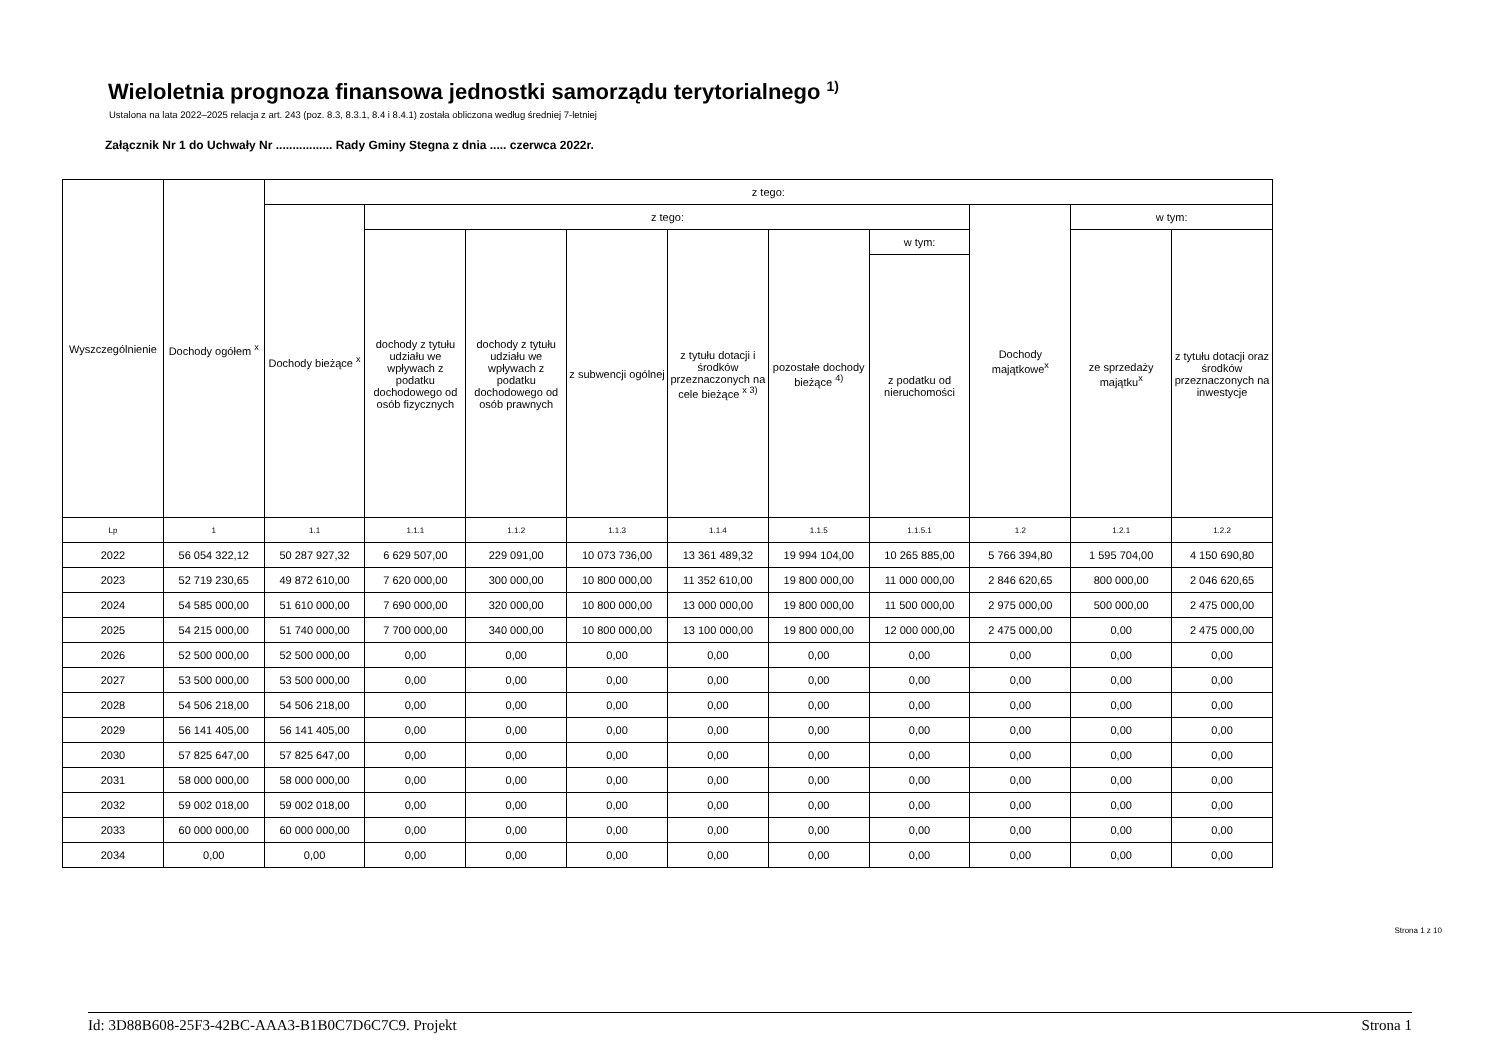Wieloletnia prognoza finansowa jednostki samorządu terytorialnego <sup>1)</sup>
Ustalona na lata 2022–2025 relacja z art. 243 (poz. 8.3, 8.3.1, 8.4 i 8.4.1) została obliczona według średniej 7-letniej
Załącznik Nr 1 do Uchwały Nr ................. Rady Gminy Stegna z dnia ..... czerwca 2022r.
| Wyszczególnienie | Dochody ogółem <sup>x</sup> | z tego: | | | | | | | | | |
| --- | --- | --- | --- | --- | --- | --- | --- | --- | --- | --- | --- |
| | | Dochody bieżące <sup>x</sup> | z tego: | | | | | | Dochody majątkowe<sup>x</sup> | w tym: | |
| | | | dochody z tytułu udziału we wpływach z podatku dochodowego od osób fizycznych | dochody z tytułu udziału we wpływach z podatku dochodowego od osób prawnych | z subwencji ogólnej | z tytułu dotacji i środków przeznaczonych na cele bieżące <sup>x 3)</sup> | pozostałe dochody bieżące <sup>4)</sup> | w tym: | | ze sprzedaży majątku<sup>x</sup> | z tytułu dotacji oraz środków przeznaczonych na inwestycje |
| | | | | | | | | z podatku od nieruchomości | | | |
| Lp | 1 | 1.1 | 1.1.1 | 1.1.2 | 1.1.3 | 1.1.4 | 1.1.5 | 1.1.5.1 | 1.2 | 1.2.1 | 1.2.2 |
| 2022 | 56 054 322,12 | 50 287 927,32 | 6 629 507,00 | 229 091,00 | 10 073 736,00 | 13 361 489,32 | 19 994 104,00 | 10 265 885,00 | 5 766 394,80 | 1 595 704,00 | 4 150 690,80 |
| 2023 | 52 719 230,65 | 49 872 610,00 | 7 620 000,00 | 300 000,00 | 10 800 000,00 | 11 352 610,00 | 19 800 000,00 | 11 000 000,00 | 2 846 620,65 | 800 000,00 | 2 046 620,65 |
| 2024 | 54 585 000,00 | 51 610 000,00 | 7 690 000,00 | 320 000,00 | 10 800 000,00 | 13 000 000,00 | 19 800 000,00 | 11 500 000,00 | 2 975 000,00 | 500 000,00 | 2 475 000,00 |
| 2025 | 54 215 000,00 | 51 740 000,00 | 7 700 000,00 | 340 000,00 | 10 800 000,00 | 13 100 000,00 | 19 800 000,00 | 12 000 000,00 | 2 475 000,00 | 0,00 | 2 475 000,00 |
| 2026 | 52 500 000,00 | 52 500 000,00 | 0,00 | 0,00 | 0,00 | 0,00 | 0,00 | 0,00 | 0,00 | 0,00 | 0,00 |
| 2027 | 53 500 000,00 | 53 500 000,00 | 0,00 | 0,00 | 0,00 | 0,00 | 0,00 | 0,00 | 0,00 | 0,00 | 0,00 |
| 2028 | 54 506 218,00 | 54 506 218,00 | 0,00 | 0,00 | 0,00 | 0,00 | 0,00 | 0,00 | 0,00 | 0,00 | 0,00 |
| 2029 | 56 141 405,00 | 56 141 405,00 | 0,00 | 0,00 | 0,00 | 0,00 | 0,00 | 0,00 | 0,00 | 0,00 | 0,00 |
| 2030 | 57 825 647,00 | 57 825 647,00 | 0,00 | 0,00 | 0,00 | 0,00 | 0,00 | 0,00 | 0,00 | 0,00 | 0,00 |
| 2031 | 58 000 000,00 | 58 000 000,00 | 0,00 | 0,00 | 0,00 | 0,00 | 0,00 | 0,00 | 0,00 | 0,00 | 0,00 |
| 2032 | 59 002 018,00 | 59 002 018,00 | 0,00 | 0,00 | 0,00 | 0,00 | 0,00 | 0,00 | 0,00 | 0,00 | 0,00 |
| 2033 | 60 000 000,00 | 60 000 000,00 | 0,00 | 0,00 | 0,00 | 0,00 | 0,00 | 0,00 | 0,00 | 0,00 | 0,00 |
| 2034 | 0,00 | 0,00 | 0,00 | 0,00 | 0,00 | 0,00 | 0,00 | 0,00 | 0,00 | 0,00 | 0,00 |
Strona 1 z 10
Id: 3D88B608-25F3-42BC-AAA3-B1B0C7D6C7C9. Projekt Strona 1